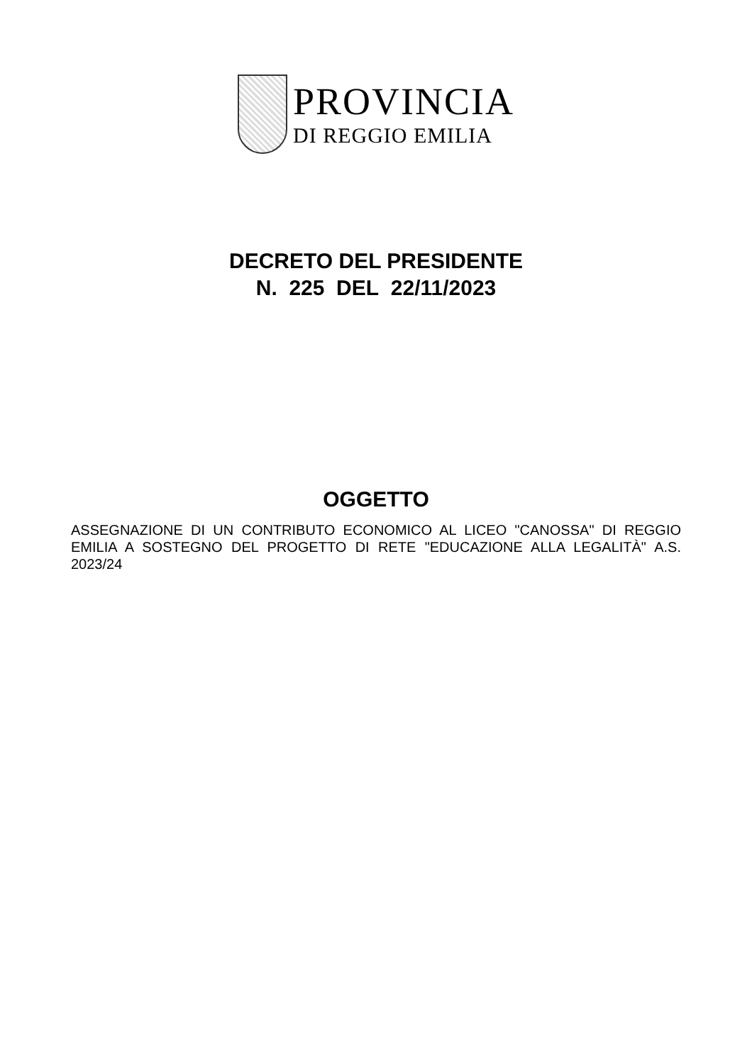PROVINCIA
DI REGGIO EMILIA
DECRETO DEL PRESIDENTE
N. 225 DEL 22/11/2023
OGGETTO
ASSEGNAZIONE DI UN CONTRIBUTO ECONOMICO AL LICEO "CANOSSA" DI REGGIO EMILIA A SOSTEGNO DEL PROGETTO DI RETE "EDUCAZIONE ALLA LEGALITÀ" A.S. 2023/24